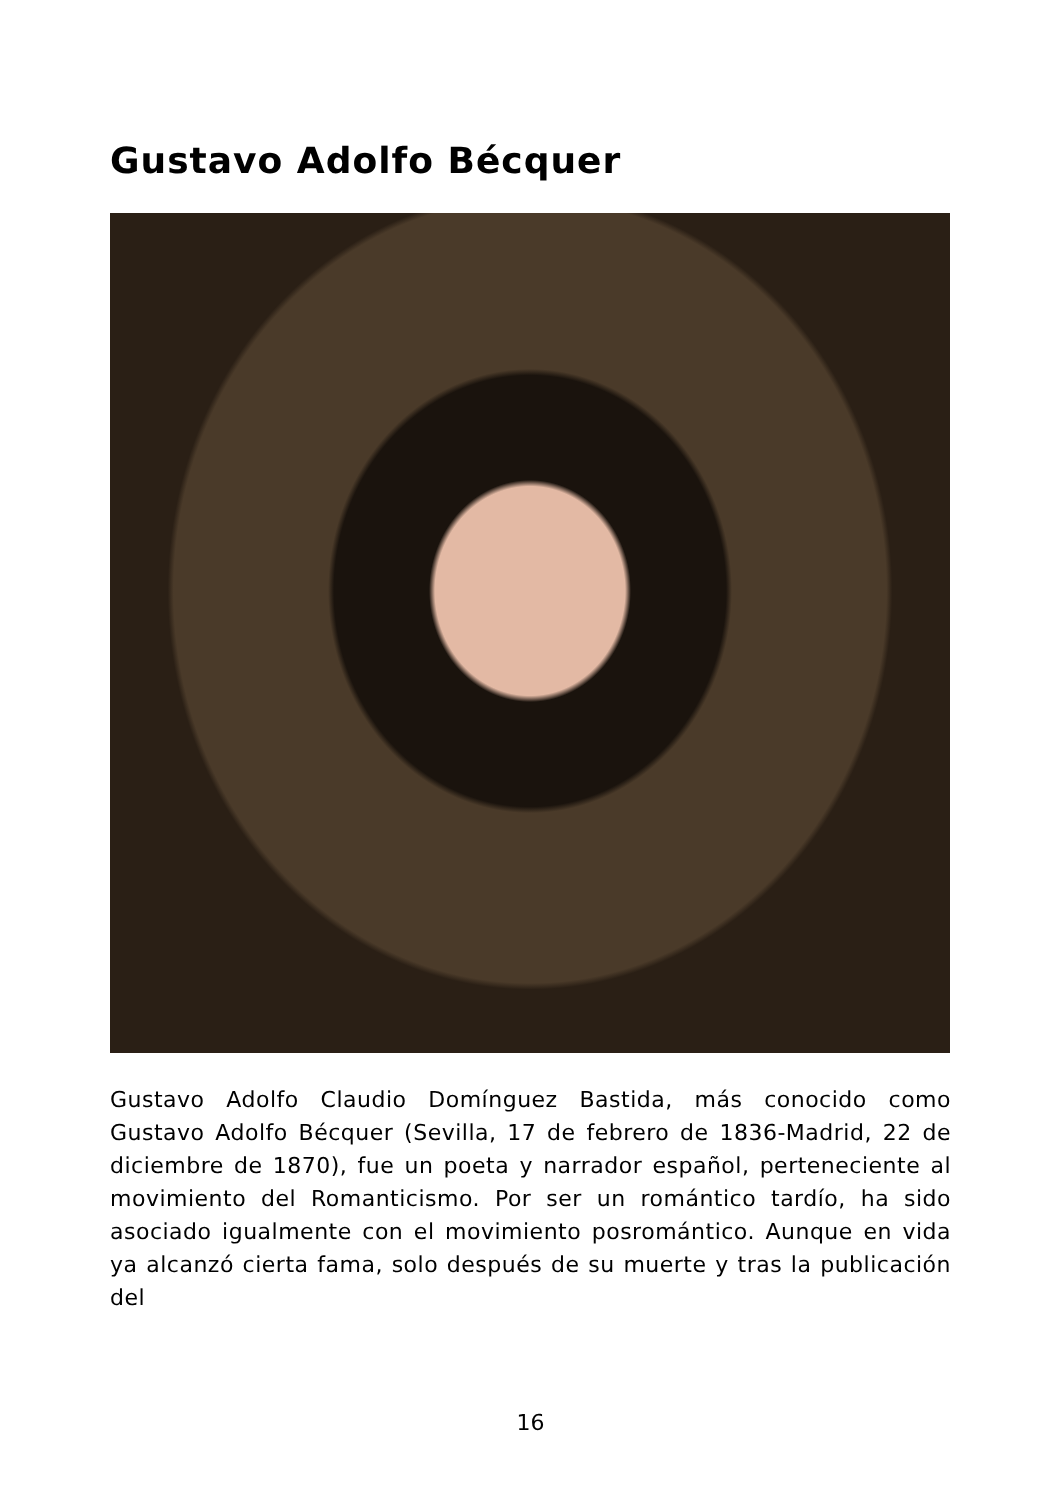Gustavo Adolfo Bécquer
Gustavo Adolfo Claudio Domínguez Bastida, más conocido como Gustavo Adolfo Bécquer (Sevilla, 17 de febrero de 1836-Madrid, 22 de diciembre de 1870), fue un poeta y narrador español, perteneciente al movimiento del Romanticismo. Por ser un romántico tardío, ha sido asociado igualmente con el movimiento posromántico. Aunque en vida ya alcanzó cierta fama, solo después de su muerte y tras la publicación del
16